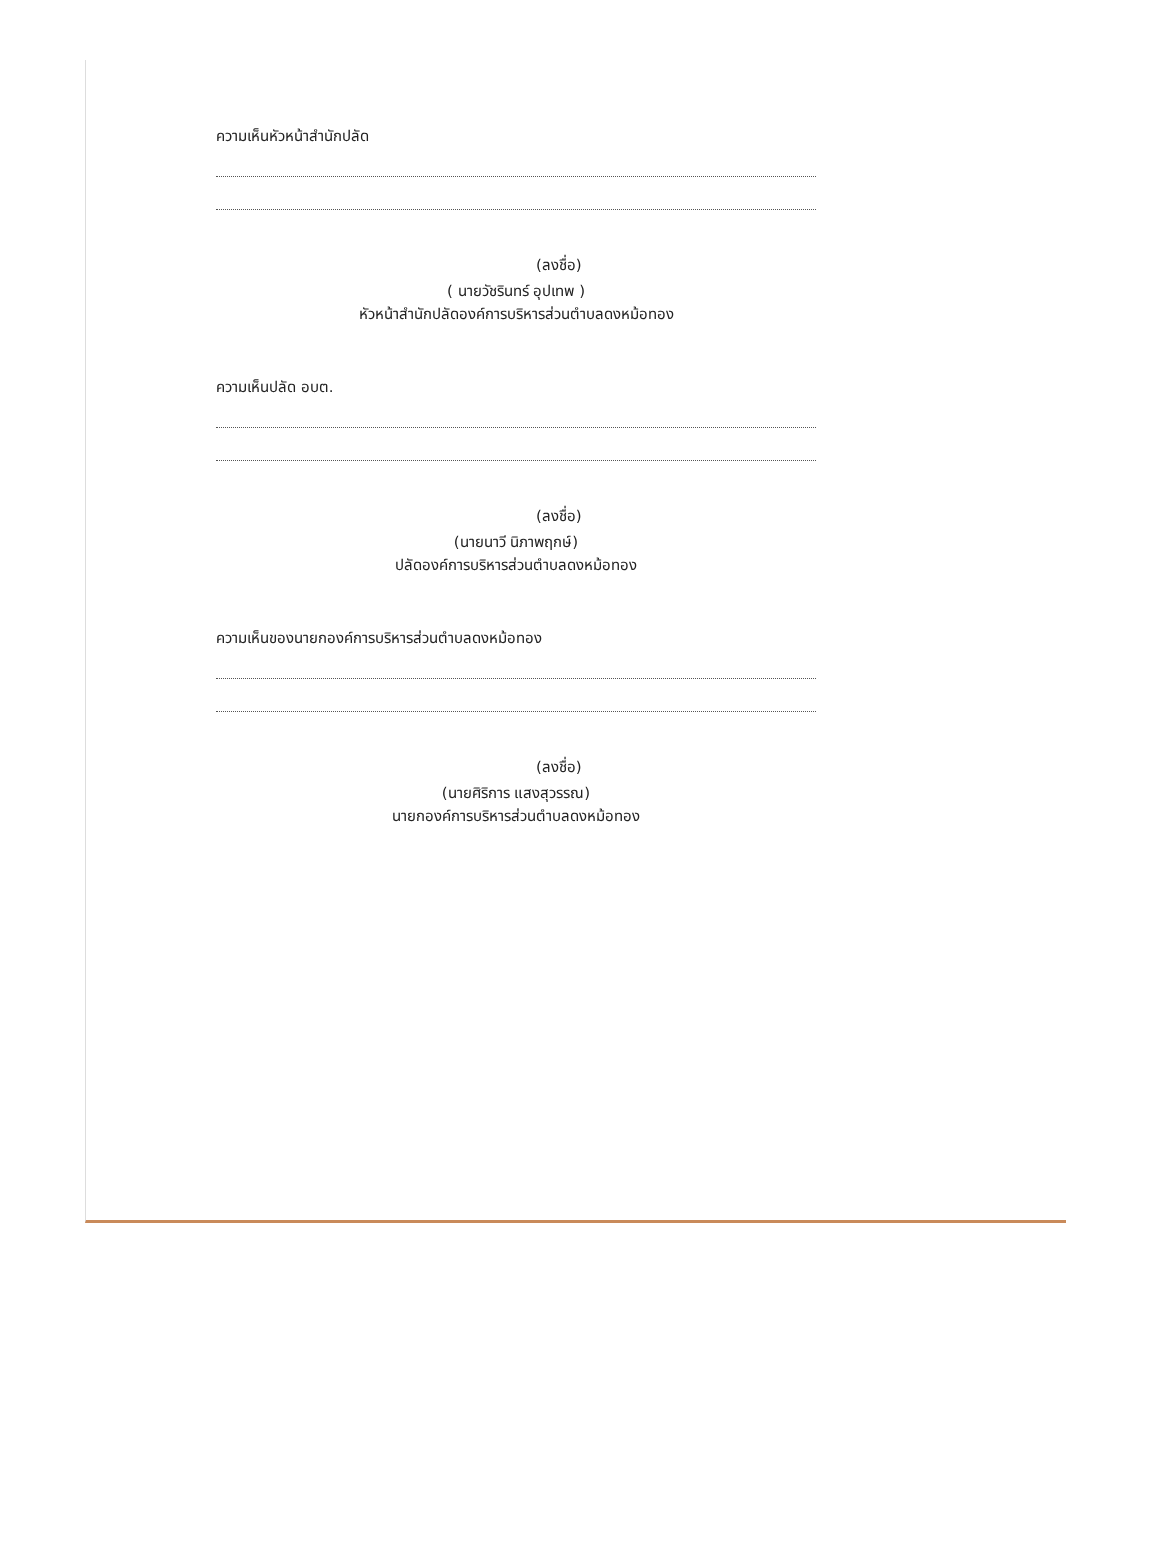ความเห็นหัวหน้าสำนักปลัด
(ลงชื่อ)
( นายวัชรินทร์ อุปเทพ )
หัวหน้าสำนักปลัดองค์การบริหารส่วนตำบลดงหม้อทอง
ความเห็นปลัด อบต.
(ลงชื่อ)
(นายนาวี นิภาพฤกษ์)
ปลัดองค์การบริหารส่วนตำบลดงหม้อทอง
ความเห็นของนายกองค์การบริหารส่วนตำบลดงหม้อทอง
(ลงชื่อ)
(นายศิริการ แสงสุวรรณ)
นายกองค์การบริหารส่วนตำบลดงหม้อทอง